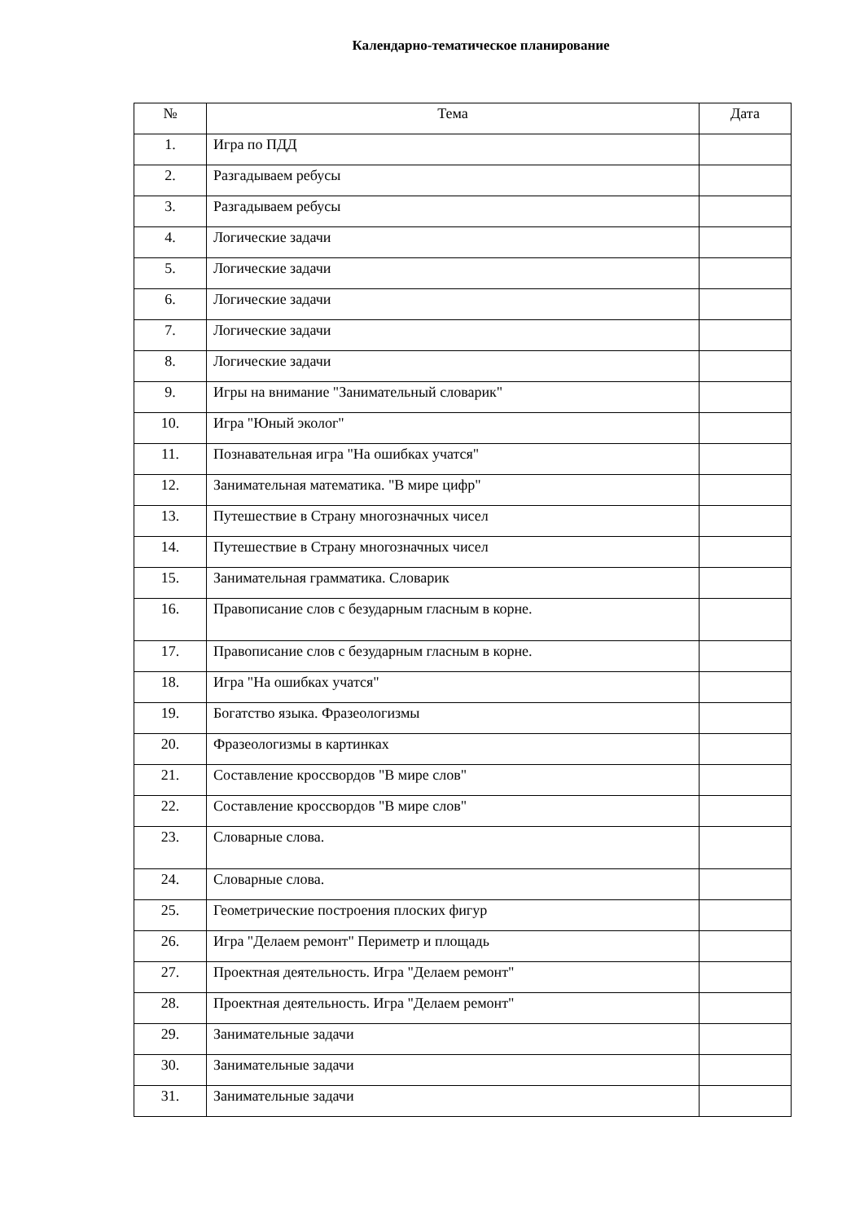Календарно-тематическое планирование
| № | Тема | Дата |
| --- | --- | --- |
| 1. | Игра по ПДД | |
| 2. | Разгадываем ребусы | |
| 3. | Разгадываем ребусы | |
| 4. | Логические задачи | |
| 5. | Логические задачи | |
| 6. | Логические задачи | |
| 7. | Логические задачи | |
| 8. | Логические задачи | |
| 9. | Игры на внимание "Занимательный словарик" | |
| 10. | Игра "Юный эколог" | |
| 11. | Познавательная игра "На ошибках учатся" | |
| 12. | Занимательная математика. "В мире цифр" | |
| 13. | Путешествие в Страну многозначных чисел | |
| 14. | Путешествие в Страну многозначных чисел | |
| 15. | Занимательная грамматика. Словарик | |
| 16. | Правописание слов с безударным гласным в корне. | |
| 17. | Правописание слов с безударным гласным в корне. | |
| 18. | Игра "На ошибках учатся" | |
| 19. | Богатство языка. Фразеологизмы | |
| 20. | Фразеологизмы в картинках | |
| 21. | Составление кроссвордов "В мире слов" | |
| 22. | Составление кроссвордов "В мире слов" | |
| 23. | Словарные слова. | |
| 24. | Словарные слова. | |
| 25. | Геометрические построения плоских фигур | |
| 26. | Игра "Делаем ремонт" Периметр и площадь | |
| 27. | Проектная деятельность. Игра "Делаем ремонт" | |
| 28. | Проектная деятельность. Игра "Делаем ремонт" | |
| 29. | Занимательные задачи | |
| 30. | Занимательные задачи | |
| 31. | Занимательные задачи | |